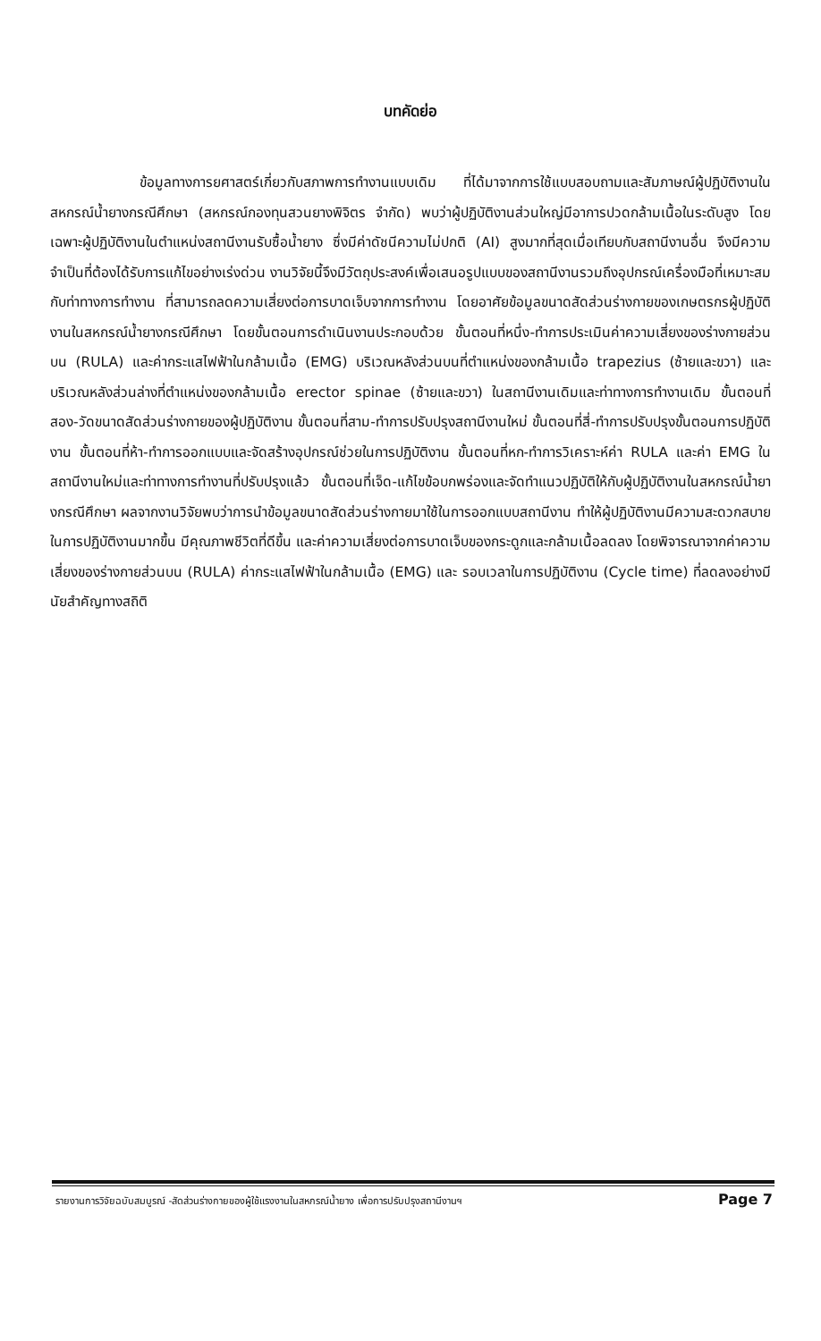บทคัดย่อ
ข้อมูลทางการยศาสตร์เกี่ยวกับสภาพการทำงานแบบเดิม ที่ได้มาจากการใช้แบบสอบถามและสัมภาษณ์ผู้ปฏิบัติงานในสหกรณ์น้ำยางกรณีศึกษา (สหกรณ์กองทุนสวนยางพิจิตร จำกัด) พบว่าผู้ปฏิบัติงานส่วนใหญ่มีอาการปวดกล้ามเนื้อในระดับสูง โดยเฉพาะผู้ปฏิบัติงานในตำแหน่งสถานีงานรับซื้อน้ำยาง ซึ่งมีค่าดัชนีความไม่ปกติ (AI) สูงมากที่สุดเมื่อเทียบกับสถานีงานอื่น จึงมีความจำเป็นที่ต้องได้รับการแก้ไขอย่างเร่งด่วน งานวิจัยนี้จึงมีวัตถุประสงค์เพื่อเสนอรูปแบบของสถานีงานรวมถึงอุปกรณ์เครื่องมือที่เหมาะสมกับท่าทางการทำงาน ที่สามารถลดความเสี่ยงต่อการบาดเจ็บจากการทำงาน โดยอาศัยข้อมูลขนาดสัดส่วนร่างกายของเกษตรกรผู้ปฏิบัติงานในสหกรณ์น้ำยางกรณีศึกษา โดยขั้นตอนการดำเนินงานประกอบด้วย ขั้นตอนที่หนึ่ง-ทำการประเมินค่าความเสี่ยงของร่างกายส่วนบน (RULA) และค่ากระแสไฟฟ้าในกล้ามเนื้อ (EMG) บริเวณหลังส่วนบนที่ตำแหน่งของกล้ามเนื้อ trapezius (ซ้ายและขวา) และบริเวณหลังส่วนล่างที่ตำแหน่งของกล้ามเนื้อ erector spinae (ซ้ายและขวา) ในสถานีงานเดิมและท่าทางการทำงานเดิม ขั้นตอนที่สอง-วัดขนาดสัดส่วนร่างกายของผู้ปฏิบัติงาน ขั้นตอนที่สาม-ทำการปรับปรุงสถานีงานใหม่ ขั้นตอนที่สี่-ทำการปรับปรุงขั้นตอนการปฏิบัติงาน ขั้นตอนที่ห้า-ทำการออกแบบและจัดสร้างอุปกรณ์ช่วยในการปฏิบัติงาน ขั้นตอนที่หก-ทำการวิเคราะห์ค่า RULA และค่า EMG ในสถานีงานใหม่และท่าทางการทำงานที่ปรับปรุงแล้ว ขั้นตอนที่เจ็ด-แก้ไขข้อบกพร่องและจัดทำแนวปฏิบัติให้กับผู้ปฏิบัติงานในสหกรณ์น้ำยางกรณีศึกษา ผลจากงานวิจัยพบว่าการนำข้อมูลขนาดสัดส่วนร่างกายมาใช้ในการออกแบบสถานีงาน ทำให้ผู้ปฏิบัติงานมีความสะดวกสบายในการปฏิบัติงานมากขึ้น มีคุณภาพชีวิตที่ดีขึ้น และค่าความเสี่ยงต่อการบาดเจ็บของกระดูกและกล้ามเนื้อลดลง โดยพิจารณาจากค่าความเสี่ยงของร่างกายส่วนบน (RULA) ค่ากระแสไฟฟ้าในกล้ามเนื้อ (EMG) และ รอบเวลาในการปฏิบัติงาน (Cycle time) ที่ลดลงอย่างมีนัยสำคัญทางสถิติ
รายงานการวิจัยฉบับสมบูรณ์ -สัดส่วนร่างกายของผู้ใช้แรงงานในสหกรณ์น้ำยาง เพื่อการปรับปรุงสถานีงานฯ Page 7